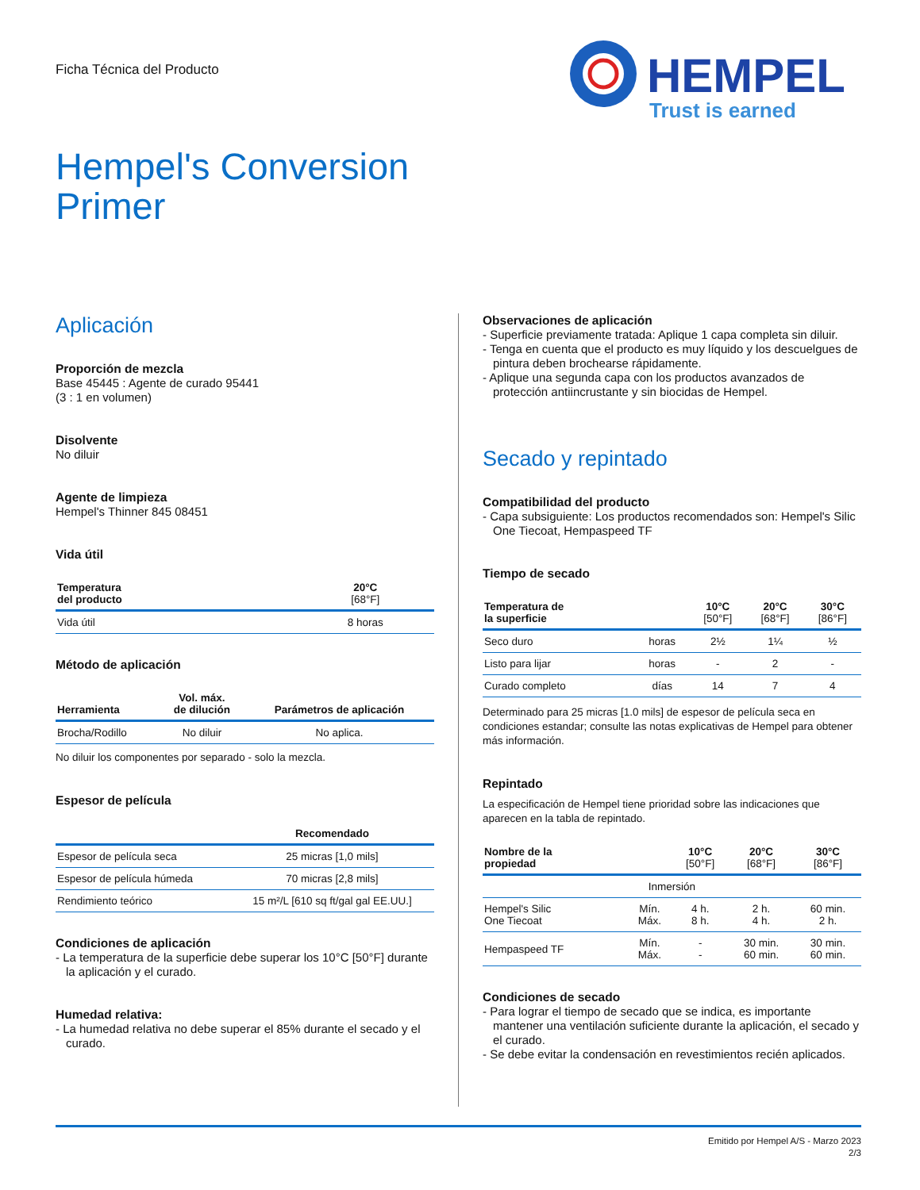Ficha Técnica del Producto
HEMPEL
Trust is earned
Hempel's Conversion
Primer
Aplicación
Proporción de mezcla
Base 45445 : Agente de curado 95441
(3 : 1 en volumen)
Disolvente
No diluir
Agente de limpieza
Hempel's Thinner 845 08451
Vida útil
| Temperatura del producto | 20°C [68°F] |
| --- | --- |
| Vida útil | 8 horas |
Método de aplicación
| Herramienta | Vol. máx. de dilución | Parámetros de aplicación |
| --- | --- | --- |
| Brocha/Rodillo | No diluir | No aplica. |
No diluir los componentes por separado - solo la mezcla.
Espesor de película
| | Recomendado |
| --- | --- |
| Espesor de película seca | 25 micras [1,0 mils] |
| Espesor de película húmeda | 70 micras [2,8 mils] |
| Rendimiento teórico | 15 m²/L [610 sq ft/gal gal EE.UU.] |
Condiciones de aplicación
- La temperatura de la superficie debe superar los 10°C [50°F] durante la aplicación y el curado.
Humedad relativa:
- La humedad relativa no debe superar el 85% durante el secado y el curado.
Observaciones de aplicación
- Superficie previamente tratada: Aplique 1 capa completa sin diluir.
- Tenga en cuenta que el producto es muy líquido y los descuelgues de pintura deben brochearse rápidamente.
- Aplique una segunda capa con los productos avanzados de protección antiincrustante y sin biocidas de Hempel.
Secado y repintado
Compatibilidad del producto
- Capa subsiguiente: Los productos recomendados son: Hempel's Silic One Tiecoat, Hempaspeed TF
Tiempo de secado
| Temperatura de la superficie | | 10°C [50°F] | 20°C [68°F] | 30°C [86°F] |
| --- | --- | --- | --- | --- |
| Seco duro | horas | 2½ | 1¼ | ½ |
| Listo para lijar | horas | - | 2 | - |
| Curado completo | días | 14 | 7 | 4 |
Determinado para 25 micras [1.0 mils] de espesor de película seca en condiciones estandar; consulte las notas explicativas de Hempel para obtener más información.
Repintado
La especificación de Hempel tiene prioridad sobre las indicaciones que aparecen en la tabla de repintado.
| Nombre de la propiedad | | 10°C [50°F] | 20°C [68°F] | 30°C [86°F] |
| --- | --- | --- | --- | --- |
| Inmersión | | | | |
| Hempel's Silic One Tiecoat | Mín. Máx. | 4 h. 8 h. | 2 h. 4 h. | 60 min. 2 h. |
| Hempaspeed TF | Mín. Máx. | - - | 30 min. 60 min. | 30 min. 60 min. |
Condiciones de secado
- Para lograr el tiempo de secado que se indica, es importante mantener una ventilación suficiente durante la aplicación, el secado y el curado.
- Se debe evitar la condensación en revestimientos recién aplicados.
Emitido por Hempel A/S - Marzo 2023
2/3